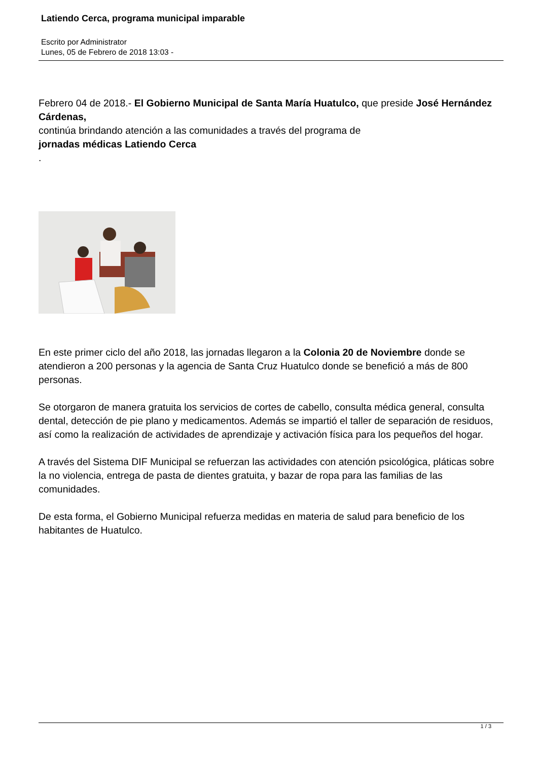Latiendo Cerca, programa municipal imparable
Escrito por Administrator
Lunes, 05 de Febrero de 2018 13:03 -
Febrero 04 de 2018.- El Gobierno Municipal de Santa María Huatulco, que preside José Hernández Cárdenas,
continúa brindando atención a las comunidades a través del programa de
jornadas médicas Latiendo Cerca
.
En este primer ciclo del año 2018, las jornadas llegaron a la Colonia 20 de Noviembre donde se atendieron a 200 personas y la agencia de Santa Cruz Huatulco donde se benefició a más de 800 personas.
Se otorgaron de manera gratuita los servicios de cortes de cabello, consulta médica general, consulta dental, detección de pie plano y medicamentos. Además se impartió el taller de separación de residuos, así como la realización de actividades de aprendizaje y activación física para los pequeños del hogar.
A través del Sistema DIF Municipal se refuerzan las actividades con atención psicológica, pláticas sobre la no violencia, entrega de pasta de dientes gratuita, y bazar de ropa para las familias de las comunidades.
De esta forma, el Gobierno Municipal refuerza medidas en materia de salud para beneficio de los habitantes de Huatulco.
1 / 3